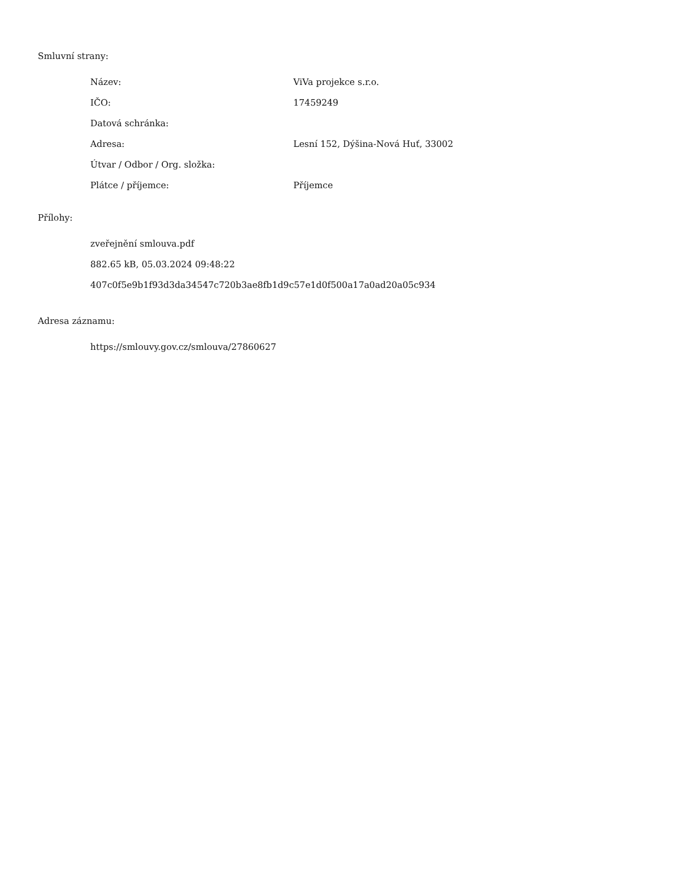Smluvní strany:
| Název: | ViVa projekce s.r.o. |
| IČO: | 17459249 |
| Datová schránka: | |
| Adresa: | Lesní 152, Dýšina-Nová Huť, 33002 |
| Útvar / Odbor / Org. složka: | |
| Plátce / příjemce: | Příjemce |
Přílohy:
zveřejnění smlouva.pdf
882.65 kB, 05.03.2024 09:48:22
407c0f5e9b1f93d3da34547c720b3ae8fb1d9c57e1d0f500a17a0ad20a05c934
Adresa záznamu:
https://smlouvy.gov.cz/smlouva/27860627